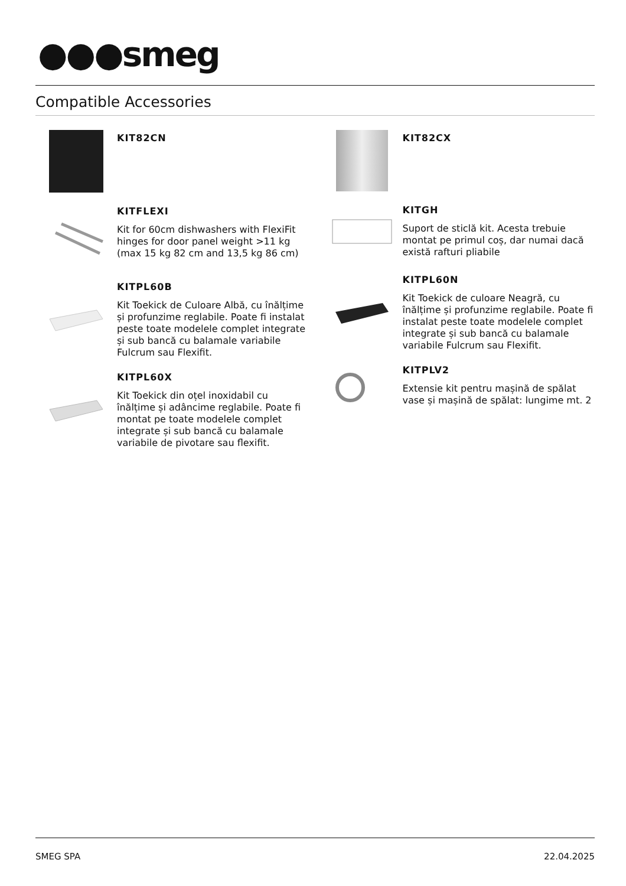●●●smeg
Compatible Accessories
KIT82CN
KITFLEXI
Kit for 60cm dishwashers with FlexiFit hinges for door panel weight >11 kg (max 15 kg 82 cm and 13,5 kg 86 cm)
KITPL60B
Kit Toekick de Culoare Albă, cu înălțime și profunzime reglabile. Poate fi instalat peste toate modelele complet integrate și sub bancă cu balamale variabile Fulcrum sau Flexifit.
KITPL60X
Kit Toekick din oțel inoxidabil cu înălțime și adâncime reglabile. Poate fi montat pe toate modelele complet integrate și sub bancă cu balamale variabile de pivotare sau flexifit.
KIT82CX
KITGH
Suport de sticlă kit. Acesta trebuie montat pe primul coș, dar numai dacă există rafturi pliabile
KITPL60N
Kit Toekick de culoare Neagră, cu înălțime și profunzime reglabile. Poate fi instalat peste toate modelele complet integrate și sub bancă cu balamale variabile Fulcrum sau Flexifit.
KITPLV2
Extensie kit pentru mașină de spălat vase și mașină de spălat: lungime mt. 2
SMEG SPA 22.04.2025